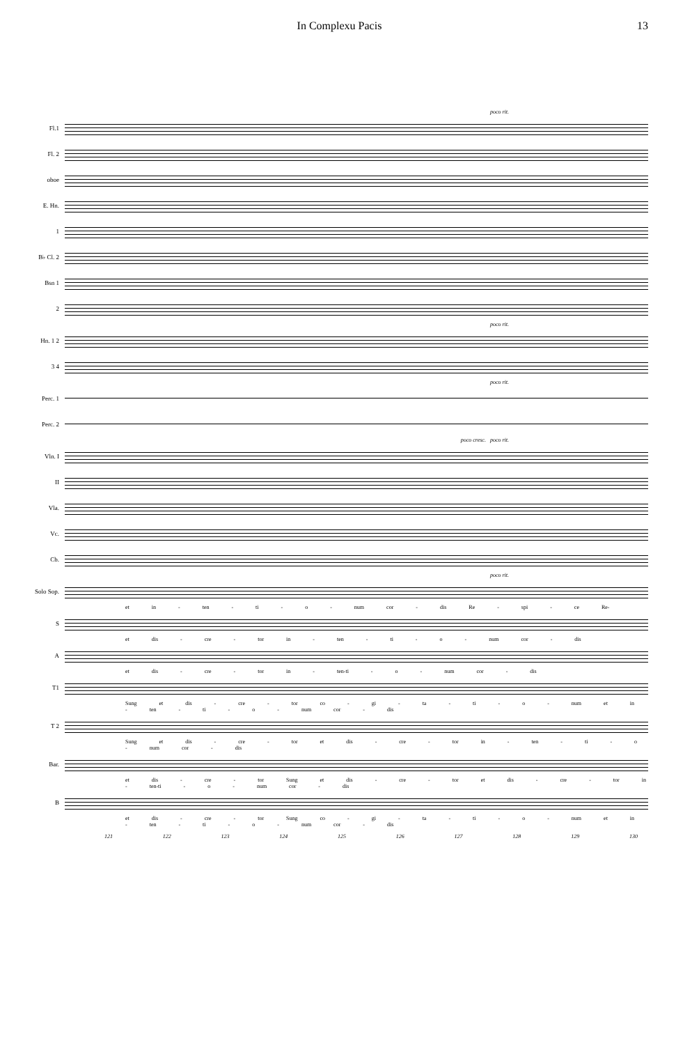In Complexu Pacis 13
poco rit.
Fl.1
Fl. 2
oboe
E. Hn.
1
B♭ Cl. 2
Bsn 1
2
poco rit.
Hn. 1 2
3 4
poco rit.
Perc. 1
Perc. 2
poco cresc. poco rit.
Vln. I
II
Vla.
Vc.
Cb.
poco rit.
Solo Sop.
et in - ten - ti - o - num cor - dis Re - spi - ce Re-
S
et dis - cre - tor in - ten - ti - o - num cor - dis
A
et dis - cre - tor in - ten-ti - o - num cor - dis
T1
Sung et dis - cre - tor co - gi - ta - ti - o - num et in - ten - ti - o - num cor - dis
T 2
Sung et dis - cre - tor et dis - cre - tor in - ten - ti - o - num cor - dis
Bar.
et dis - cre - tor Sung et dis - cre - tor et dis - cre - tor in - ten-ti - o - num cor - dis
B
et dis - cre - tor Sung co - gi - ta - ti - o - num et in - ten - ti - o - num cor - dis
121 122 123 124 125 126 127 128 129 130